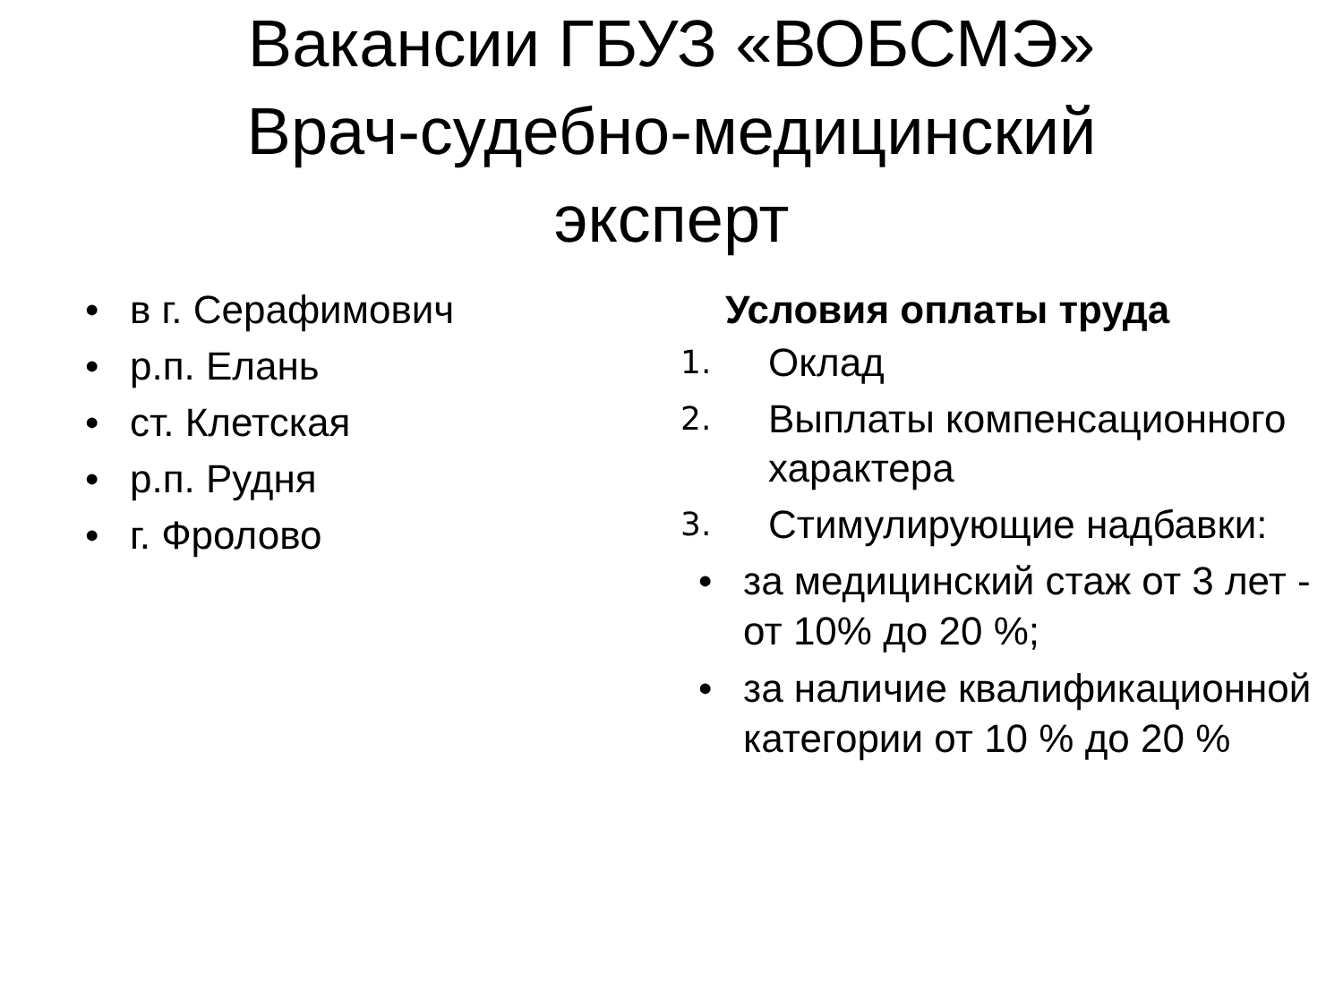Вакансии ГБУЗ «ВОБСМЭ»
Врач-судебно-медицинский
эксперт
• в г. Серафимович
• р.п. Елань
• ст. Клетская
• р.п. Рудня
• г. Фролово
Условия оплаты труда
1. Оклад
2. Выплаты компенсационного характера
3. Стимулирующие надбавки:
• за медицинский стаж от 3 лет - от 10% до 20 %;
• за наличие квалификационной категории от 10 % до 20 %